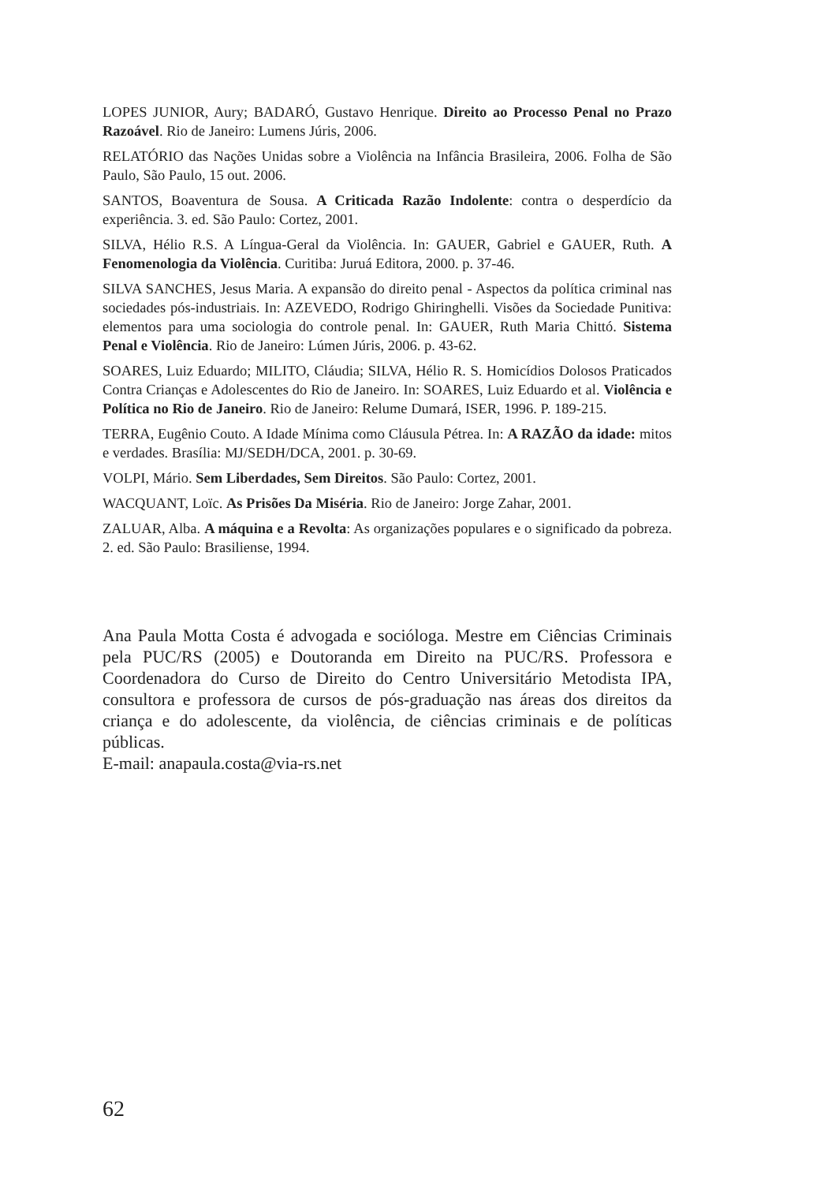LOPES JUNIOR, Aury; BADARÓ, Gustavo Henrique. Direito ao Processo Penal no Prazo Razoável. Rio de Janeiro: Lumens Júris, 2006.
RELATÓRIO das Nações Unidas sobre a Violência na Infância Brasileira, 2006. Folha de São Paulo, São Paulo, 15 out. 2006.
SANTOS, Boaventura de Sousa. A Criticada Razão Indolente: contra o desperdício da experiência. 3. ed. São Paulo: Cortez, 2001.
SILVA, Hélio R.S. A Língua-Geral da Violência. In: GAUER, Gabriel e GAUER, Ruth. A Fenomenologia da Violência. Curitiba: Juruá Editora, 2000. p. 37-46.
SILVA SANCHES, Jesus Maria. A expansão do direito penal - Aspectos da política criminal nas sociedades pós-industriais. In: AZEVEDO, Rodrigo Ghiringhelli. Visões da Sociedade Punitiva: elementos para uma sociologia do controle penal. In: GAUER, Ruth Maria Chittó. Sistema Penal e Violência. Rio de Janeiro: Lúmen Júris, 2006. p. 43-62.
SOARES, Luiz Eduardo; MILITO, Cláudia; SILVA, Hélio R. S. Homicídios Dolosos Praticados Contra Crianças e Adolescentes do Rio de Janeiro. In: SOARES, Luiz Eduardo et al. Violência e Política no Rio de Janeiro. Rio de Janeiro: Relume Dumará, ISER, 1996. P. 189-215.
TERRA, Eugênio Couto. A Idade Mínima como Cláusula Pétrea. In: A RAZÃO da idade: mitos e verdades. Brasília: MJ/SEDH/DCA, 2001. p. 30-69.
VOLPI, Mário. Sem Liberdades, Sem Direitos. São Paulo: Cortez, 2001.
WACQUANT, Loïc. As Prisões Da Miséria. Rio de Janeiro: Jorge Zahar, 2001.
ZALUAR, Alba. A máquina e a Revolta: As organizações populares e o significado da pobreza. 2. ed. São Paulo: Brasiliense, 1994.
Ana Paula Motta Costa é advogada e socióloga. Mestre em Ciências Criminais pela PUC/RS (2005) e Doutoranda em Direito na PUC/RS. Professora e Coordenadora do Curso de Direito do Centro Universitário Metodista IPA, consultora e professora de cursos de pós-graduação nas áreas dos direitos da criança e do adolescente, da violência, de ciências criminais e de políticas públicas.
E-mail: anapaula.costa@via-rs.net
62